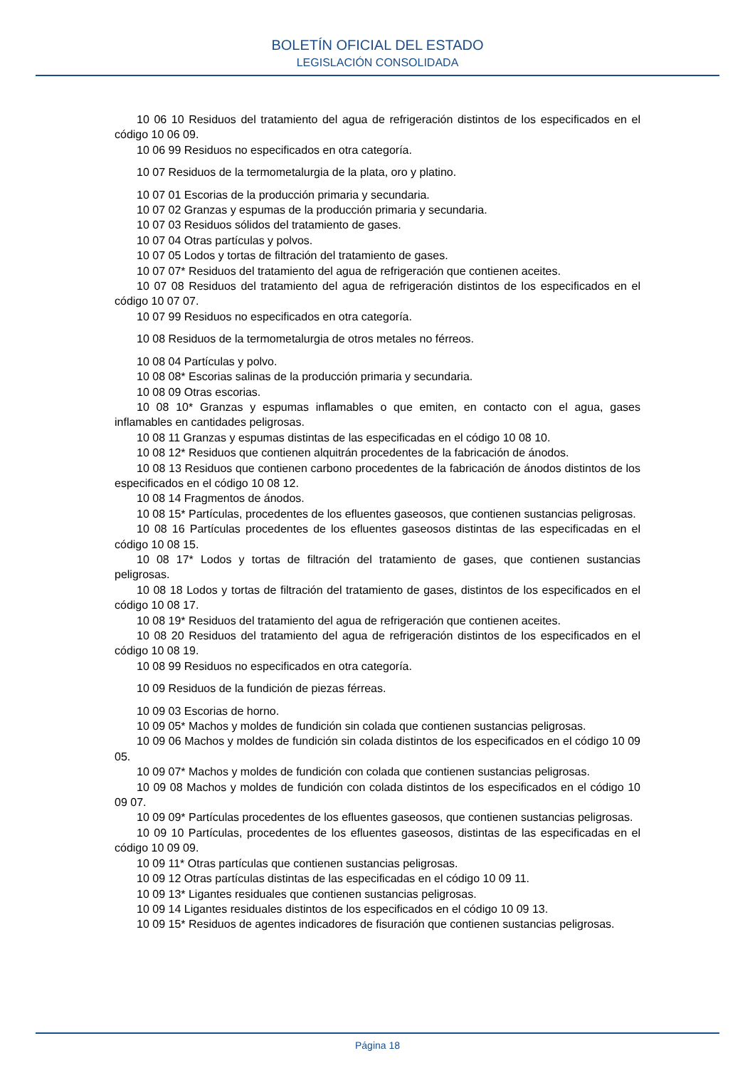BOLETÍN OFICIAL DEL ESTADO
LEGISLACIÓN CONSOLIDADA
10 06 10 Residuos del tratamiento del agua de refrigeración distintos de los especificados en el código 10 06 09.
10 06 99 Residuos no especificados en otra categoría.
10 07 Residuos de la termometalurgia de la plata, oro y platino.
10 07 01 Escorias de la producción primaria y secundaria.
10 07 02 Granzas y espumas de la producción primaria y secundaria.
10 07 03 Residuos sólidos del tratamiento de gases.
10 07 04 Otras partículas y polvos.
10 07 05 Lodos y tortas de filtración del tratamiento de gases.
10 07 07* Residuos del tratamiento del agua de refrigeración que contienen aceites.
10 07 08 Residuos del tratamiento del agua de refrigeración distintos de los especificados en el código 10 07 07.
10 07 99 Residuos no especificados en otra categoría.
10 08 Residuos de la termometalurgia de otros metales no férreos.
10 08 04 Partículas y polvo.
10 08 08* Escorias salinas de la producción primaria y secundaria.
10 08 09 Otras escorias.
10 08 10* Granzas y espumas inflamables o que emiten, en contacto con el agua, gases inflamables en cantidades peligrosas.
10 08 11 Granzas y espumas distintas de las especificadas en el código 10 08 10.
10 08 12* Residuos que contienen alquitrán procedentes de la fabricación de ánodos.
10 08 13 Residuos que contienen carbono procedentes de la fabricación de ánodos distintos de los especificados en el código 10 08 12.
10 08 14 Fragmentos de ánodos.
10 08 15* Partículas, procedentes de los efluentes gaseosos, que contienen sustancias peligrosas.
10 08 16 Partículas procedentes de los efluentes gaseosos distintas de las especificadas en el código 10 08 15.
10 08 17* Lodos y tortas de filtración del tratamiento de gases, que contienen sustancias peligrosas.
10 08 18 Lodos y tortas de filtración del tratamiento de gases, distintos de los especificados en el código 10 08 17.
10 08 19* Residuos del tratamiento del agua de refrigeración que contienen aceites.
10 08 20 Residuos del tratamiento del agua de refrigeración distintos de los especificados en el código 10 08 19.
10 08 99 Residuos no especificados en otra categoría.
10 09 Residuos de la fundición de piezas férreas.
10 09 03 Escorias de horno.
10 09 05* Machos y moldes de fundición sin colada que contienen sustancias peligrosas.
10 09 06 Machos y moldes de fundición sin colada distintos de los especificados en el código 10 09 05.
10 09 07* Machos y moldes de fundición con colada que contienen sustancias peligrosas.
10 09 08 Machos y moldes de fundición con colada distintos de los especificados en el código 10 09 07.
10 09 09* Partículas procedentes de los efluentes gaseosos, que contienen sustancias peligrosas.
10 09 10 Partículas, procedentes de los efluentes gaseosos, distintas de las especificadas en el código 10 09 09.
10 09 11* Otras partículas que contienen sustancias peligrosas.
10 09 12 Otras partículas distintas de las especificadas en el código 10 09 11.
10 09 13* Ligantes residuales que contienen sustancias peligrosas.
10 09 14 Ligantes residuales distintos de los especificados en el código 10 09 13.
10 09 15* Residuos de agentes indicadores de fisuración que contienen sustancias peligrosas.
Página 18